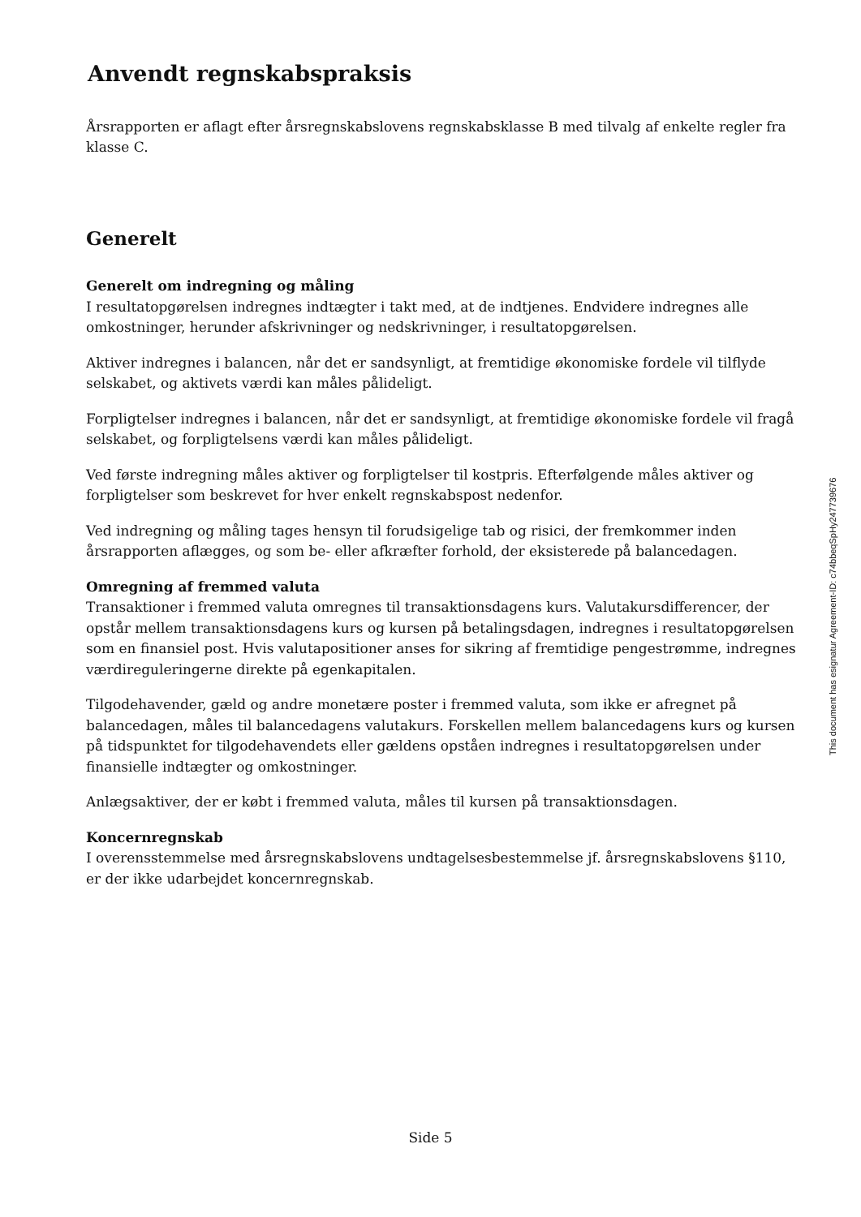Anvendt regnskabspraksis
Årsrapporten er aflagt efter årsregnskabslovens regnskabsklasse B med tilvalg af enkelte regler fra klasse C.
Generelt
Generelt om indregning og måling
I resultatopgørelsen indregnes indtægter i takt med, at de indtjenes. Endvidere indregnes alle omkostninger, herunder afskrivninger og nedskrivninger, i resultatopgørelsen.
Aktiver indregnes i balancen, når det er sandsynligt, at fremtidige økonomiske fordele vil tilflyde selskabet, og aktivets værdi kan måles pålideligt.
Forpligtelser indregnes i balancen, når det er sandsynligt, at fremtidige økonomiske fordele vil fragå selskabet, og forpligtelsens værdi kan måles pålideligt.
Ved første indregning måles aktiver og forpligtelser til kostpris. Efterfølgende måles aktiver og forpligtelser som beskrevet for hver enkelt regnskabspost nedenfor.
Ved indregning og måling tages hensyn til forudsigelige tab og risici, der fremkommer inden årsrapporten aflægges, og som be- eller afkræfter forhold, der eksisterede på balancedagen.
Omregning af fremmed valuta
Transaktioner i fremmed valuta omregnes til transaktionsdagens kurs. Valutakursdifferencer, der opstår mellem transaktionsdagens kurs og kursen på betalingsdagen, indregnes i resultatopgørelsen som en finansiel post. Hvis valutapositioner anses for sikring af fremtidige pengestrømme, indregnes værdireguleringerne direkte på egenkapitalen.
Tilgodehavender, gæld og andre monetære poster i fremmed valuta, som ikke er afregnet på balancedagen, måles til balancedagens valutakurs. Forskellen mellem balancedagens kurs og kursen på tidspunktet for tilgodehavendets eller gældens opståen indregnes i resultatopgørelsen under finansielle indtægter og omkostninger.
Anlægsaktiver, der er købt i fremmed valuta, måles til kursen på transaktionsdagen.
Koncernregnskab
I overensstemmelse med årsregnskabslovens undtagelsesbestemmelse jf. årsregnskabslovens §110, er der ikke udarbejdet koncernregnskab.
This document has esignatur Agreement-ID: c74bbeqSpHy247739676
Side 5